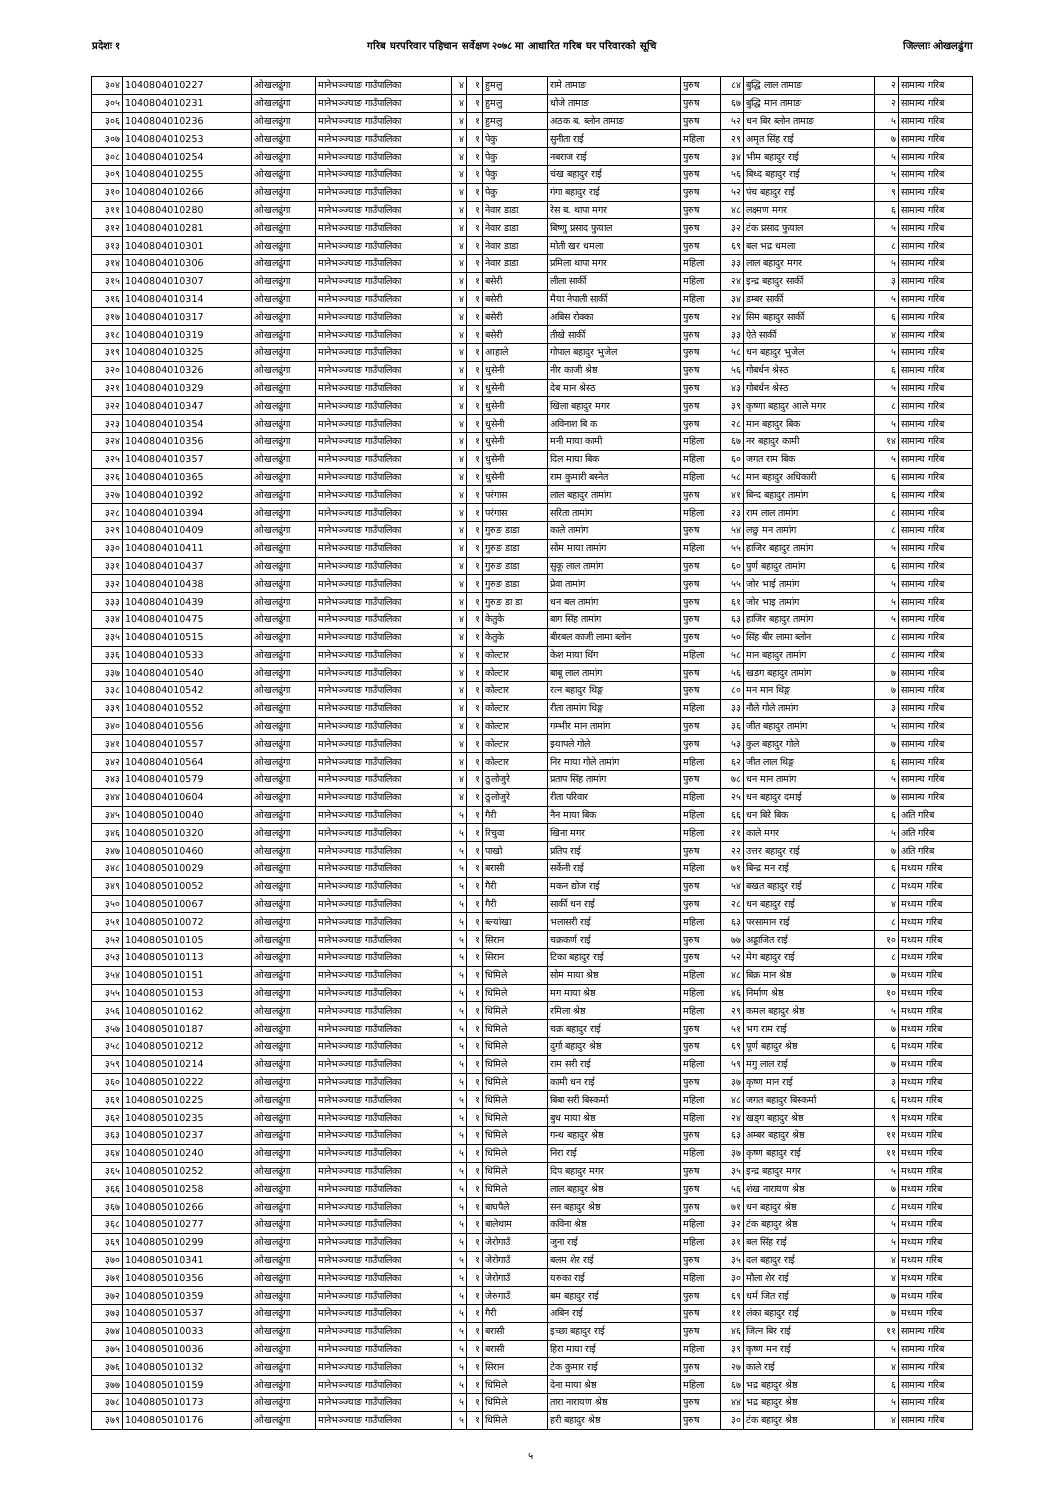प्रदेशः १ गरिब घरपरिवार पहिचान सर्वेक्षण २०७८ मा आधारित गरिब घर परिवारको सूचि जिल्लाः ओखलढुंगा
| ३०४ | 1040804010227 | ओखलढुंगा | मानेभञ्ज्याङ गाउँपालिका | ४ | १ | हुमलु | रामे तामाङ | पुरुष | ८४ | बुद्धि लाल तामाङ | २ | सामान्य गरिब |
| ३०५ | 1040804010231 | ओखलढुंगा | मानेभञ्ज्याङ गाउँपालिका | ४ | १ | हुमलु | धोजे तामाङ | पुरुष | ६७ | बुद्धि मान तामाङ | २ | सामान्य गरिब |
| ३०६ | 1040804010236 | ओखलढुंगा | मानेभञ्ज्याङ गाउँपालिका | ४ | १ | हुमलु | अठक ब. ब्लोन तामाङ | पुरुष | ५२ | धन बिर ब्लोन तामाङ | ५ | सामान्य गरिब |
| ३०७ | 1040804010253 | ओखलढुंगा | मानेभञ्ज्याङ गाउँपालिका | ४ | १ | पेकु | सुनीता राई | महिला | २९ | अमृत सिंह राई | ७ | सामान्य गरिब |
| ३०८ | 1040804010254 | ओखलढुंगा | मानेभञ्ज्याङ गाउँपालिका | ४ | १ | पेकु | नबराज राई | पुरुष | ३४ | भीम बहादुर राई | ५ | सामान्य गरिब |
| ३०९ | 1040804010255 | ओखलढुंगा | मानेभञ्ज्याङ गाउँपालिका | ४ | १ | पेकु | चंख बहादुर राई | पुरुष | ५६ | बिध्द बहादुर राई | ५ | सामान्य गरिब |
| ३१० | 1040804010266 | ओखलढुंगा | मानेभञ्ज्याङ गाउँपालिका | ४ | १ | पेकु | गंगा बहादुर राई | पुरुष | ५२ | पंच बहादुर राई | ९ | सामान्य गरिब |
| ३११ | 1040804010280 | ओखलढुंगा | मानेभञ्ज्याङ गाउँपालिका | ४ | १ | नेवार डाडा | रेस ब. थापा मगर | पुरुष | ४८ | लक्ष्मण मगर | ६ | सामान्य गरिब |
| ३१२ | 1040804010281 | ओखलढुंगा | मानेभञ्ज्याङ गाउँपालिका | ४ | १ | नेवार डाडा | बिष्णु प्रसाद फुयाल | पुरुष | ३२ | टंक प्रसाद फुयाल | ५ | सामान्य गरिब |
| ३१३ | 1040804010301 | ओखलढुंगा | मानेभञ्ज्याङ गाउँपालिका | ४ | १ | नेवार डाडा | मोती खर धमला | पुरुष | ६९ | बल भद्र धमला | ८ | सामान्य गरिब |
| ३१४ | 1040804010306 | ओखलढुंगा | मानेभञ्ज्याङ गाउँपालिका | ४ | १ | नेवार डाडा | प्रमिला थापा मगर | महिला | ३३ | लाल बहादुर मगर | ५ | सामान्य गरिब |
| ३१५ | 1040804010307 | ओखलढुंगा | मानेभञ्ज्याङ गाउँपालिका | ४ | १ | बसेरी | लीला सार्की | महिला | २४ | इन्द्र बहादुर सार्की | ३ | सामान्य गरिब |
| ३१६ | 1040804010314 | ओखलढुंगा | मानेभञ्ज्याङ गाउँपालिका | ४ | १ | बसेरी | मैया नेपाली सार्की | महिला | ३४ | डम्बर सार्की | ५ | सामान्य गरिब |
| ३१७ | 1040804010317 | ओखलढुंगा | मानेभञ्ज्याङ गाउँपालिका | ४ | १ | बसेरी | अबिस रोक्का | पुरुष | २४ | सिम बहादुर सार्की | ६ | सामान्य गरिब |
| ३१८ | 1040804010319 | ओखलढुंगा | मानेभञ्ज्याङ गाउँपालिका | ४ | १ | बसेरी | तीखे सार्की | पुरुष | ३३ | ऐते सार्की | ४ | सामान्य गरिब |
| ३१९ | 1040804010325 | ओखलढुंगा | मानेभञ्ज्याङ गाउँपालिका | ४ | १ | आहाले | गोपाल बहादुर भुजेल | पुरुष | ५८ | धन बहादुर भुजेल | ५ | सामान्य गरिब |
| ३२० | 1040804010326 | ओखलढुंगा | मानेभञ्ज्याङ गाउँपालिका | ४ | १ | धुसेनी | नीर काजी श्रेष्ठ | पुरुष | ५६ | गोबर्धन श्रेस्ठ | ६ | सामान्य गरिब |
| ३२१ | 1040804010329 | ओखलढुंगा | मानेभञ्ज्याङ गाउँपालिका | ४ | १ | धुसेनी | देब मान श्रेस्ठ | पुरुष | ४३ | गोबर्धन श्रेस्ठ | ५ | सामान्य गरिब |
| ३२२ | 1040804010347 | ओखलढुंगा | मानेभञ्ज्याङ गाउँपालिका | ४ | १ | धुसेनी | खिला बहादुर मगर | पुरुष | ३९ | कृष्णा बहादुर आले मगर | ८ | सामान्य गरिब |
| ३२३ | 1040804010354 | ओखलढुंगा | मानेभञ्ज्याङ गाउँपालिका | ४ | १ | धुसेनी | अविनाश बि क | पुरुष | २८ | मान बहादुर बिक | ५ | सामान्य गरिब |
| ३२४ | 1040804010356 | ओखलढुंगा | मानेभञ्ज्याङ गाउँपालिका | ४ | १ | धुसेनी | मनी माया कामी | महिला | ६७ | नर बहादुर कामी | १४ | सामान्य गरिब |
| ३२५ | 1040804010357 | ओखलढुंगा | मानेभञ्ज्याङ गाउँपालिका | ४ | १ | धुसेनी | दिल माया बिक | महिला | ६० | जगत राम बिक | ५ | सामान्य गरिब |
| ३२६ | 1040804010365 | ओखलढुंगा | मानेभञ्ज्याङ गाउँपालिका | ४ | १ | धुसेनी | राम कुमारी बस्नेत | महिला | ५८ | मान बहादुर अधिकारी | ६ | सामान्य गरिब |
| ३२७ | 1040804010392 | ओखलढुंगा | मानेभञ्ज्याङ गाउँपालिका | ४ | १ | परंगास | लाल बहादुर तामांग | पुरुष | ४१ | बिन्द बहादुर तामांग | ६ | सामान्य गरिब |
| ३२८ | 1040804010394 | ओखलढुंगा | मानेभञ्ज्याङ गाउँपालिका | ४ | १ | परंगास | सरिता तामांग | महिला | २३ | राम लाल तामांग | ८ | सामान्य गरिब |
| ३२९ | 1040804010409 | ओखलढुंगा | मानेभञ्ज्याङ गाउँपालिका | ४ | १ | गुरुङ डाडा | काले तामांग | पुरुष | ५४ | लछु मन तामांग | ८ | सामान्य गरिब |
| ३३० | 1040804010411 | ओखलढुंगा | मानेभञ्ज्याङ गाउँपालिका | ४ | १ | गुरुङ डाडा | सोम माया तामांग | महिला | ५५ | हाजिर बहादुर तामांग | ५ | सामान्य गरिब |
| ३३१ | 1040804010437 | ओखलढुंगा | मानेभञ्ज्याङ गाउँपालिका | ४ | १ | गुरुङ डाडा | सुकू लाल तामांग | पुरुष | ६० | पुर्ण बहादुर तामांग | ६ | सामान्य गरिब |
| ३३२ | 1040804010438 | ओखलढुंगा | मानेभञ्ज्याङ गाउँपालिका | ४ | १ | गुरुङ डाडा | प्रेवा तामांग | पुरुष | ५५ | जोर भाई तामांग | ५ | सामान्य गरिब |
| ३३३ | 1040804010439 | ओखलढुंगा | मानेभञ्ज्याङ गाउँपालिका | ४ | १ | गुरुङ डा डा | धन बल तामांग | पुरुष | ६१ | जोर भाइ तामांग | ५ | सामान्य गरिब |
| ३३४ | 1040804010475 | ओखलढुंगा | मानेभञ्ज्याङ गाउँपालिका | ४ | १ | केतुके | बाग सिंह तामांग | पुरुष | ६३ | हाजिर बहादुर तामांग | ५ | सामान्य गरिब |
| ३३५ | 1040804010515 | ओखलढुंगा | मानेभञ्ज्याङ गाउँपालिका | ४ | १ | केतुके | बीरबल काजी लामा ब्लोन | पुरुष | ५० | सिंह बीर लामा ब्लोन | ८ | सामान्य गरिब |
| ३३६ | 1040804010533 | ओखलढुंगा | मानेभञ्ज्याङ गाउँपालिका | ४ | १ | कोल्टार | केश माया थिंग | महिला | ५८ | मान बहादुर तामांग | ८ | सामान्य गरिब |
| ३३७ | 1040804010540 | ओखलढुंगा | मानेभञ्ज्याङ गाउँपालिका | ४ | १ | कोल्टार | बाबू लाल तामांग | पुरुष | ५६ | खडग बहादुर तामांग | ७ | सामान्य गरिब |
| ३३८ | 1040804010542 | ओखलढुंगा | मानेभञ्ज्याङ गाउँपालिका | ४ | १ | कोल्टार | रत्न बहादुर थिङ्ग | पुरुष | ८० | मन मान थिङ्ग | ७ | सामान्य गरिब |
| ३३९ | 1040804010552 | ओखलढुंगा | मानेभञ्ज्याङ गाउँपालिका | ४ | १ | कोल्टार | रीता तामांग थिङ्ग | महिला | ३३ | नौले गोले तामांग | ३ | सामान्य गरिब |
| ३४० | 1040804010556 | ओखलढुंगा | मानेभञ्ज्याङ गाउँपालिका | ४ | १ | कोल्टार | गम्भीर मान तामांग | पुरुष | ३६ | जीत बहादुर तामांग | ५ | सामान्य गरिब |
| ३४१ | 1040804010557 | ओखलढुंगा | मानेभञ्ज्याङ गाउँपालिका | ४ | १ | कोल्टार | झ्यापले गोले | पुरुष | ५३ | कुल बहादुर गोले | ७ | सामान्य गरिब |
| ३४२ | 1040804010564 | ओखलढुंगा | मानेभञ्ज्याङ गाउँपालिका | ४ | १ | कोल्टार | निर माया गोले तामांग | महिला | ६२ | जीत लाल थिङ्ग | ६ | सामान्य गरिब |
| ३४३ | 1040804010579 | ओखलढुंगा | मानेभञ्ज्याङ गाउँपालिका | ४ | १ | ठुलोजुरे | प्रताप सिंह तामांग | पुरुष | ७८ | धन मान तामांग | ५ | सामान्य गरिब |
| ३४४ | 1040804010604 | ओखलढुंगा | मानेभञ्ज्याङ गाउँपालिका | ४ | १ | ठुलोजुरे | रीता परिवार | महिला | २५ | धन बहादुर दमाई | ७ | सामान्य गरिब |
| ३४५ | 1040805010040 | ओखलढुंगा | मानेभञ्ज्याङ गाउँपालिका | ५ | १ | गैरी | नैन माया बिक | महिला | ६६ | धन बिरे बिक | ६ | अति गरिब |
| ३४६ | 1040805010320 | ओखलढुंगा | मानेभञ्ज्याङ गाउँपालिका | ५ | १ | रिचुवा | खिना मगर | महिला | २१ | काले मगर | ५ | अति गरिब |
| ३४७ | 1040805010460 | ओखलढुंगा | मानेभञ्ज्याङ गाउँपालिका | ५ | १ | पाखो | प्रतिप राई | पुरुष | २२ | उत्तर बहादुर राई | ७ | अति गरिब |
| ३४८ | 1040805010029 | ओखलढुंगा | मानेभञ्ज्याङ गाउँपालिका | ५ | १ | बरासी | सर्केनी राई | महिला | ७१ | बिन्द्र मन राई | ६ | मध्यम गरिब |
| ३४९ | 1040805010052 | ओखलढुंगा | मानेभञ्ज्याङ गाउँपालिका | ५ | १ | गैरी | मकन द्योज राई | पुरुष | ५४ | बखत बहादुर राई | ८ | मध्यम गरिब |
| ३५० | 1040805010067 | ओखलढुंगा | मानेभञ्ज्याङ गाउँपालिका | ५ | १ | गैरी | सार्की धन राई | पुरुष | २८ | धन बहादुर राई | ४ | मध्यम गरिब |
| ३५१ | 1040805010072 | ओखलढुंगा | मानेभञ्ज्याङ गाउँपालिका | ५ | १ | ब्ल्यांखा | भलासरी राई | महिला | ६३ | परसामान राई | ८ | मध्यम गरिब |
| ३५२ | 1040805010105 | ओखलढुंगा | मानेभञ्ज्याङ गाउँपालिका | ५ | १ | सिरान | चक्रकर्ण राई | पुरुष | ७७ | अड्डाजित राई | १० | मध्यम गरिब |
| ३५३ | 1040805010113 | ओखलढुंगा | मानेभञ्ज्याङ गाउँपालिका | ५ | १ | सिरान | टिका बहादुर राई | पुरुष | ५२ | मेग बहादुर राई | ८ | मध्यम गरिब |
| ३५४ | 1040805010151 | ओखलढुंगा | मानेभञ्ज्याङ गाउँपालिका | ५ | १ | धिमिले | सोम माया श्रेष्ठ | महिला | ४८ | बिक्र मान श्रेष्ठ | ७ | मध्यम गरिब |
| ३५५ | 1040805010153 | ओखलढुंगा | मानेभञ्ज्याङ गाउँपालिका | ५ | १ | धिमिले | मग माया श्रेष्ठ | महिला | ४६ | निर्माण श्रेष्ठ | १० | मध्यम गरिब |
| ३५६ | 1040805010162 | ओखलढुंगा | मानेभञ्ज्याङ गाउँपालिका | ५ | १ | धिमिले | रमिला श्रेष्ठ | महिला | २९ | कमल बहादुर श्रेष्ठ | ५ | मध्यम गरिब |
| ३५७ | 1040805010187 | ओखलढुंगा | मानेभञ्ज्याङ गाउँपालिका | ५ | १ | धिमिले | चक्र बहादुर राई | पुरुष | ५१ | भग राम राई | ७ | मध्यम गरिब |
| ३५८ | 1040805010212 | ओखलढुंगा | मानेभञ्ज्याङ गाउँपालिका | ५ | १ | धिमिले | दुर्गा बहादुर श्रेष्ठ | पुरुष | ६९ | पूर्ण बहादुर श्रेष्ठ | ६ | मध्यम गरिब |
| ३५९ | 1040805010214 | ओखलढुंगा | मानेभञ्ज्याङ गाउँपालिका | ५ | १ | धिमिले | राम सरी राई | महिला | ५९ | मगु लाल राई | ७ | मध्यम गरिब |
| ३६० | 1040805010222 | ओखलढुंगा | मानेभञ्ज्याङ गाउँपालिका | ५ | १ | धिमिले | कामी धन राई | पुरुष | ३७ | कृष्ण मान राई | ३ | मध्यम गरिब |
| ३६१ | 1040805010225 | ओखलढुंगा | मानेभञ्ज्याङ गाउँपालिका | ५ | १ | धिमिले | बिबा सरी बिस्कर्मा | महिला | ४८ | जगत बहादुर बिस्कर्मा | ६ | मध्यम गरिब |
| ३६२ | 1040805010235 | ओखलढुंगा | मानेभञ्ज्याङ गाउँपालिका | ५ | १ | धिमिले | बुध माया श्रेष्ठ | महिला | २४ | खड्ग बहादुर श्रेष्ठ | ९ | मध्यम गरिब |
| ३६३ | 1040805010237 | ओखलढुंगा | मानेभञ्ज्याङ गाउँपालिका | ५ | १ | धिमिले | गन्ध बहादुर श्रेष्ठ | पुरुष | ६३ | अम्बर बहादुर श्रेष्ठ | ११ | मध्यम गरिब |
| ३६४ | 1040805010240 | ओखलढुंगा | मानेभञ्ज्याङ गाउँपालिका | ५ | १ | धिमिले | निरा राई | महिला | ३७ | कृष्ण बहादुर राई | ११ | मध्यम गरिब |
| ३६५ | 1040805010252 | ओखलढुंगा | मानेभञ्ज्याङ गाउँपालिका | ५ | १ | धिमिले | दिप बहादुर मगर | पुरुष | ३५ | इन्द्र बहादुर मगर | ५ | मध्यम गरिब |
| ३६६ | 1040805010258 | ओखलढुंगा | मानेभञ्ज्याङ गाउँपालिका | ५ | १ | धिमिले | लाल बहादुर श्रेष्ठ | पुरुष | ५६ | शंख नारायण श्रेष्ठ | ७ | मध्यम गरिब |
| ३६७ | 1040805010266 | ओखलढुंगा | मानेभञ्ज्याङ गाउँपालिका | ५ | १ | बाघपैले | सन बहादुर श्रेष्ठ | पुरुष | ७१ | धन बहादुर श्रेष्ठ | ८ | मध्यम गरिब |
| ३६८ | 1040805010277 | ओखलढुंगा | मानेभञ्ज्याङ गाउँपालिका | ५ | १ | बालेथाम | कविना श्रेष्ठ | महिला | ३२ | टंक बहादुर श्रेष्ठ | ५ | मध्यम गरिब |
| ३६९ | 1040805010299 | ओखलढुंगा | मानेभञ्ज्याङ गाउँपालिका | ५ | १ | जेरोगाउँ | जुना राई | महिला | ३१ | बल सिंह राई | ५ | मध्यम गरिब |
| ३७० | 1040805010341 | ओखलढुंगा | मानेभञ्ज्याङ गाउँपालिका | ५ | १ | जेरोगाउँ | बलम शेर राई | पुरुष | ३५ | दल बहादुर राई | ४ | मध्यम गरिब |
| ३७१ | 1040805010356 | ओखलढुंगा | मानेभञ्ज्याङ गाउँपालिका | ५ | १ | जेरोगाउँ | यरुका राई | महिला | ३० | मौला शेर राई | ४ | मध्यम गरिब |
| ३७२ | 1040805010359 | ओखलढुंगा | मानेभञ्ज्याङ गाउँपालिका | ५ | १ | जेरुगाउँ | बम बहादुर राई | पुरुष | ६९ | धर्म जित राई | ७ | मध्यम गरिब |
| ३७३ | 1040805010537 | ओखलढुंगा | मानेभञ्ज्याङ गाउँपालिका | ५ | १ | गैरी | अबिन राई | पुरुष | ११ | लंका बहादुर राई | ७ | मध्यम गरिब |
| ३७४ | 1040805010033 | ओखलढुंगा | मानेभञ्ज्याङ गाउँपालिका | ५ | १ | बरासी | इच्छा बहादुर राई | पुरुष | ४६ | जित्न बिर राई | ११ | सामान्य गरिब |
| ३७५ | 1040805010036 | ओखलढुंगा | मानेभञ्ज्याङ गाउँपालिका | ५ | १ | बरासी | हिरा माया राई | महिला | ३९ | कृष्ण मन राई | ५ | सामान्य गरिब |
| ३७६ | 1040805010132 | ओखलढुंगा | मानेभञ्ज्याङ गाउँपालिका | ५ | १ | सिरान | टेक कुमार राई | पुरुष | २७ | काले राई | ४ | सामान्य गरिब |
| ३७७ | 1040805010159 | ओखलढुंगा | मानेभञ्ज्याङ गाउँपालिका | ५ | १ | धिमिले | देना माया श्रेष्ठ | महिला | ६७ | भद्र बहादुर श्रेष्ठ | ६ | सामान्य गरिब |
| ३७८ | 1040805010173 | ओखलढुंगा | मानेभञ्ज्याङ गाउँपालिका | ५ | १ | धिमिले | तारा नारायण श्रेष्ठ | पुरुष | ४४ | भद्र बहादुर श्रेष्ठ | ५ | सामान्य गरिब |
| ३७९ | 1040805010176 | ओखलढुंगा | मानेभञ्ज्याङ गाउँपालिका | ५ | १ | धिमिले | हरी बहादुर श्रेष्ठ | पुरुष | ३० | टंक बहादुर श्रेष्ठ | ४ | सामान्य गरिब |
५